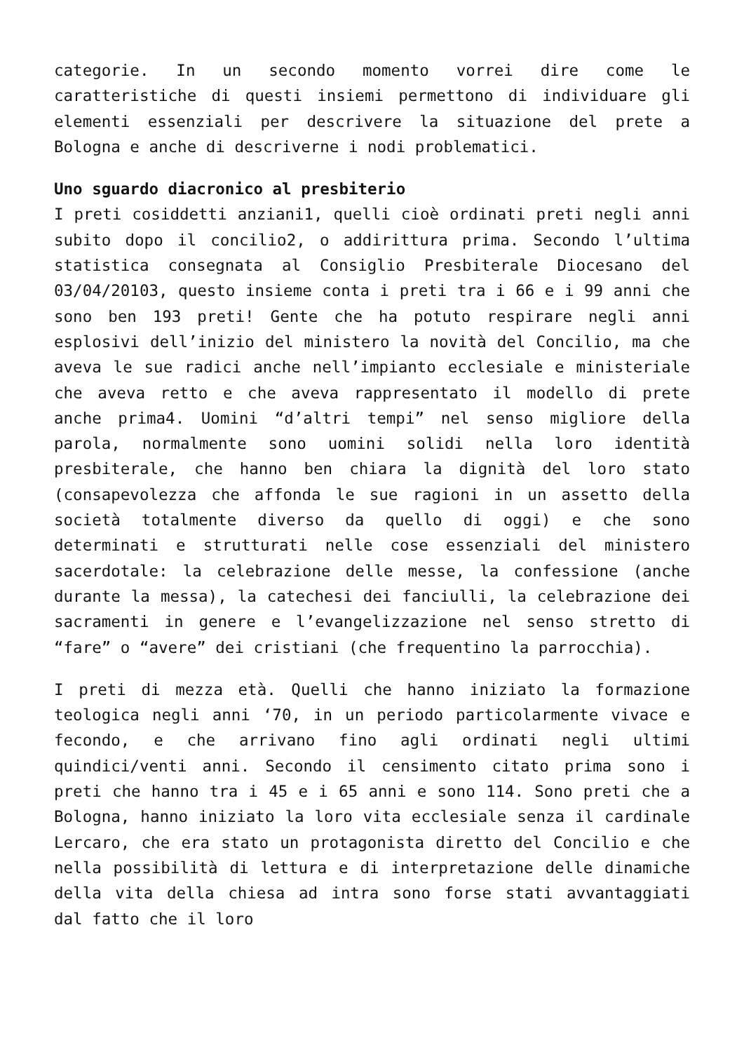categorie. In un secondo momento vorrei dire come le caratteristiche di questi insiemi permettono di individuare gli elementi essenziali per descrivere la situazione del prete a Bologna e anche di descriverne i nodi problematici.
Uno sguardo diacronico al presbiterio
I preti cosiddetti anziani1, quelli cioè ordinati preti negli anni subito dopo il concilio2, o addirittura prima. Secondo l’ultima statistica consegnata al Consiglio Presbiterale Diocesano del 03/04/20103, questo insieme conta i preti tra i 66 e i 99 anni che sono ben 193 preti! Gente che ha potuto respirare negli anni esplosivi dell’inizio del ministero la novità del Concilio, ma che aveva le sue radici anche nell’impianto ecclesiale e ministeriale che aveva retto e che aveva rappresentato il modello di prete anche prima4. Uomini “d’altri tempi” nel senso migliore della parola, normalmente sono uomini solidi nella loro identità presbiterale, che hanno ben chiara la dignità del loro stato (consapevolezza che affonda le sue ragioni in un assetto della società totalmente diverso da quello di oggi) e che sono determinati e strutturati nelle cose essenziali del ministero sacerdotale: la celebrazione delle messe, la confessione (anche durante la messa), la catechesi dei fanciulli, la celebrazione dei sacramenti in genere e l’evangelizzazione nel senso stretto di “fare” o “avere” dei cristiani (che frequentino la parrocchia).
I preti di mezza età. Quelli che hanno iniziato la formazione teologica negli anni ‘70, in un periodo particolarmente vivace e fecondo, e che arrivano fino agli ordinati negli ultimi quindici/venti anni. Secondo il censimento citato prima sono i preti che hanno tra i 45 e i 65 anni e sono 114. Sono preti che a Bologna, hanno iniziato la loro vita ecclesiale senza il cardinale Lercaro, che era stato un protagonista diretto del Concilio e che nella possibilità di lettura e di interpretazione delle dinamiche della vita della chiesa ad intra sono forse stati avvantaggiati dal fatto che il loro